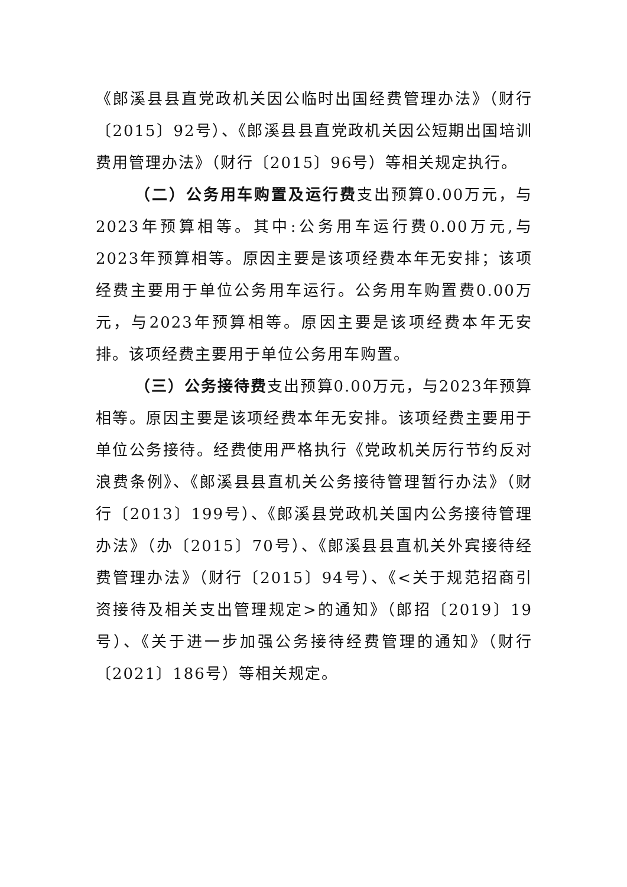《郎溪县县直党政机关因公临时出国经费管理办法》（财行〔2015〕92号）、《郎溪县县直党政机关因公短期出国培训费用管理办法》（财行〔2015〕96号）等相关规定执行。
（二）公务用车购置及运行费支出预算0.00万元，与2023年预算相等。其中:公务用车运行费0.00万元,与2023年预算相等。原因主要是该项经费本年无安排；该项经费主要用于单位公务用车运行。公务用车购置费0.00万元，与2023年预算相等。原因主要是该项经费本年无安排。该项经费主要用于单位公务用车购置。
（三）公务接待费支出预算0.00万元，与2023年预算相等。原因主要是该项经费本年无安排。该项经费主要用于单位公务接待。经费使用严格执行《党政机关厉行节约反对浪费条例》、《郎溪县县直机关公务接待管理暂行办法》（财行〔2013〕199号）、《郎溪县党政机关国内公务接待管理办法》（办〔2015〕70号）、《郎溪县县直机关外宾接待经费管理办法》（财行〔2015〕94号）、《<关于规范招商引资接待及相关支出管理规定>的通知》（郎招〔2019〕19号）、《关于进一步加强公务接待经费管理的通知》（财行〔2021〕186号）等相关规定。